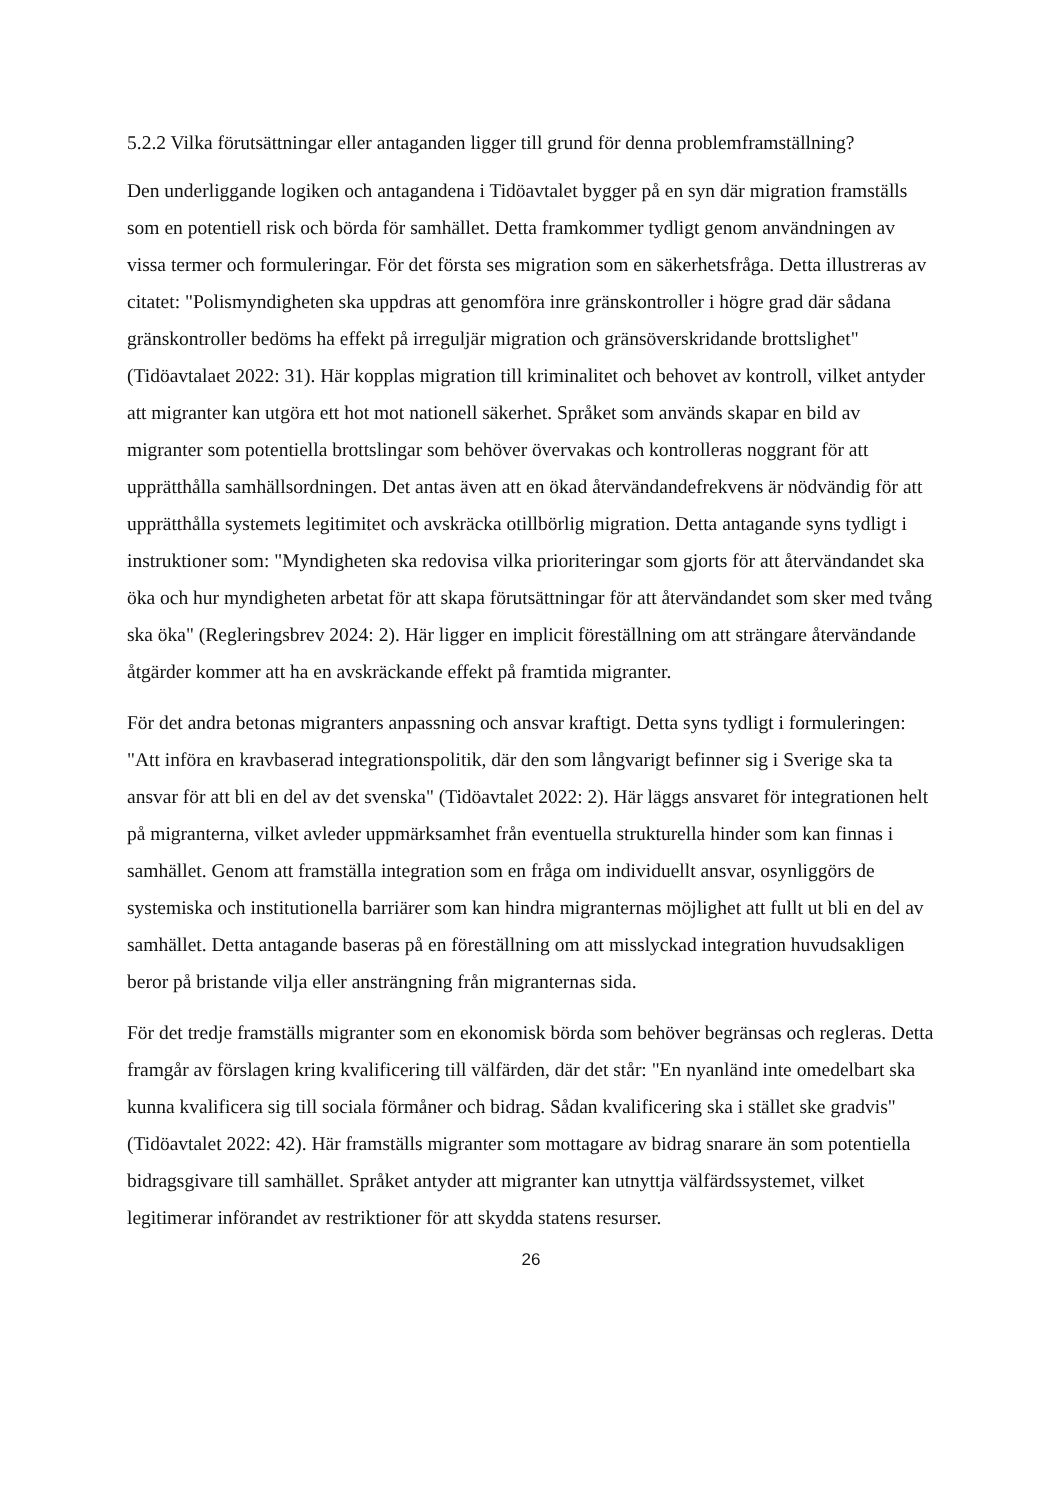5.2.2 Vilka förutsättningar eller antaganden ligger till grund för denna problemframställning?
Den underliggande logiken och antagandena i Tidöavtalet bygger på en syn där migration framställs som en potentiell risk och börda för samhället. Detta framkommer tydligt genom användningen av vissa termer och formuleringar. För det första ses migration som en säkerhetsfråga. Detta illustreras av citatet: "Polismyndigheten ska uppdras att genomföra inre gränskontroller i högre grad där sådana gränskontroller bedöms ha effekt på irreguljär migration och gränsöverskridande brottslighet" (Tidöavtalaet 2022: 31). Här kopplas migration till kriminalitet och behovet av kontroll, vilket antyder att migranter kan utgöra ett hot mot nationell säkerhet. Språket som används skapar en bild av migranter som potentiella brottslingar som behöver övervakas och kontrolleras noggrant för att upprätthålla samhällsordningen. Det antas även att en ökad återvändandefrekvens är nödvändig för att upprätthålla systemets legitimitet och avskräcka otillbörlig migration. Detta antagande syns tydligt i instruktioner som: "Myndigheten ska redovisa vilka prioriteringar som gjorts för att återvändandet ska öka och hur myndigheten arbetat för att skapa förutsättningar för att återvändandet som sker med tvång ska öka" (Regleringsbrev 2024: 2). Här ligger en implicit föreställning om att strängare återvändande åtgärder kommer att ha en avskräckande effekt på framtida migranter.
För det andra betonas migranters anpassning och ansvar kraftigt. Detta syns tydligt i formuleringen: "Att införa en kravbaserad integrationspolitik, där den som långvarigt befinner sig i Sverige ska ta ansvar för att bli en del av det svenska" (Tidöavtalet 2022: 2). Här läggs ansvaret för integrationen helt på migranterna, vilket avleder uppmärksamhet från eventuella strukturella hinder som kan finnas i samhället. Genom att framställa integration som en fråga om individuellt ansvar, osynliggörs de systemiska och institutionella barriärer som kan hindra migranternas möjlighet att fullt ut bli en del av samhället. Detta antagande baseras på en föreställning om att misslyckad integration huvudsakligen beror på bristande vilja eller ansträngning från migranternas sida.
För det tredje framställs migranter som en ekonomisk börda som behöver begränsas och regleras. Detta framgår av förslagen kring kvalificering till välfärden, där det står: "En nyanländ inte omedelbart ska kunna kvalificera sig till sociala förmåner och bidrag. Sådan kvalificering ska i stället ske gradvis" (Tidöavtalet 2022: 42). Här framställs migranter som mottagare av bidrag snarare än som potentiella bidragsgivare till samhället. Språket antyder att migranter kan utnyttja välfärdssystemet, vilket legitimerar införandet av restriktioner för att skydda statens resurser.
26